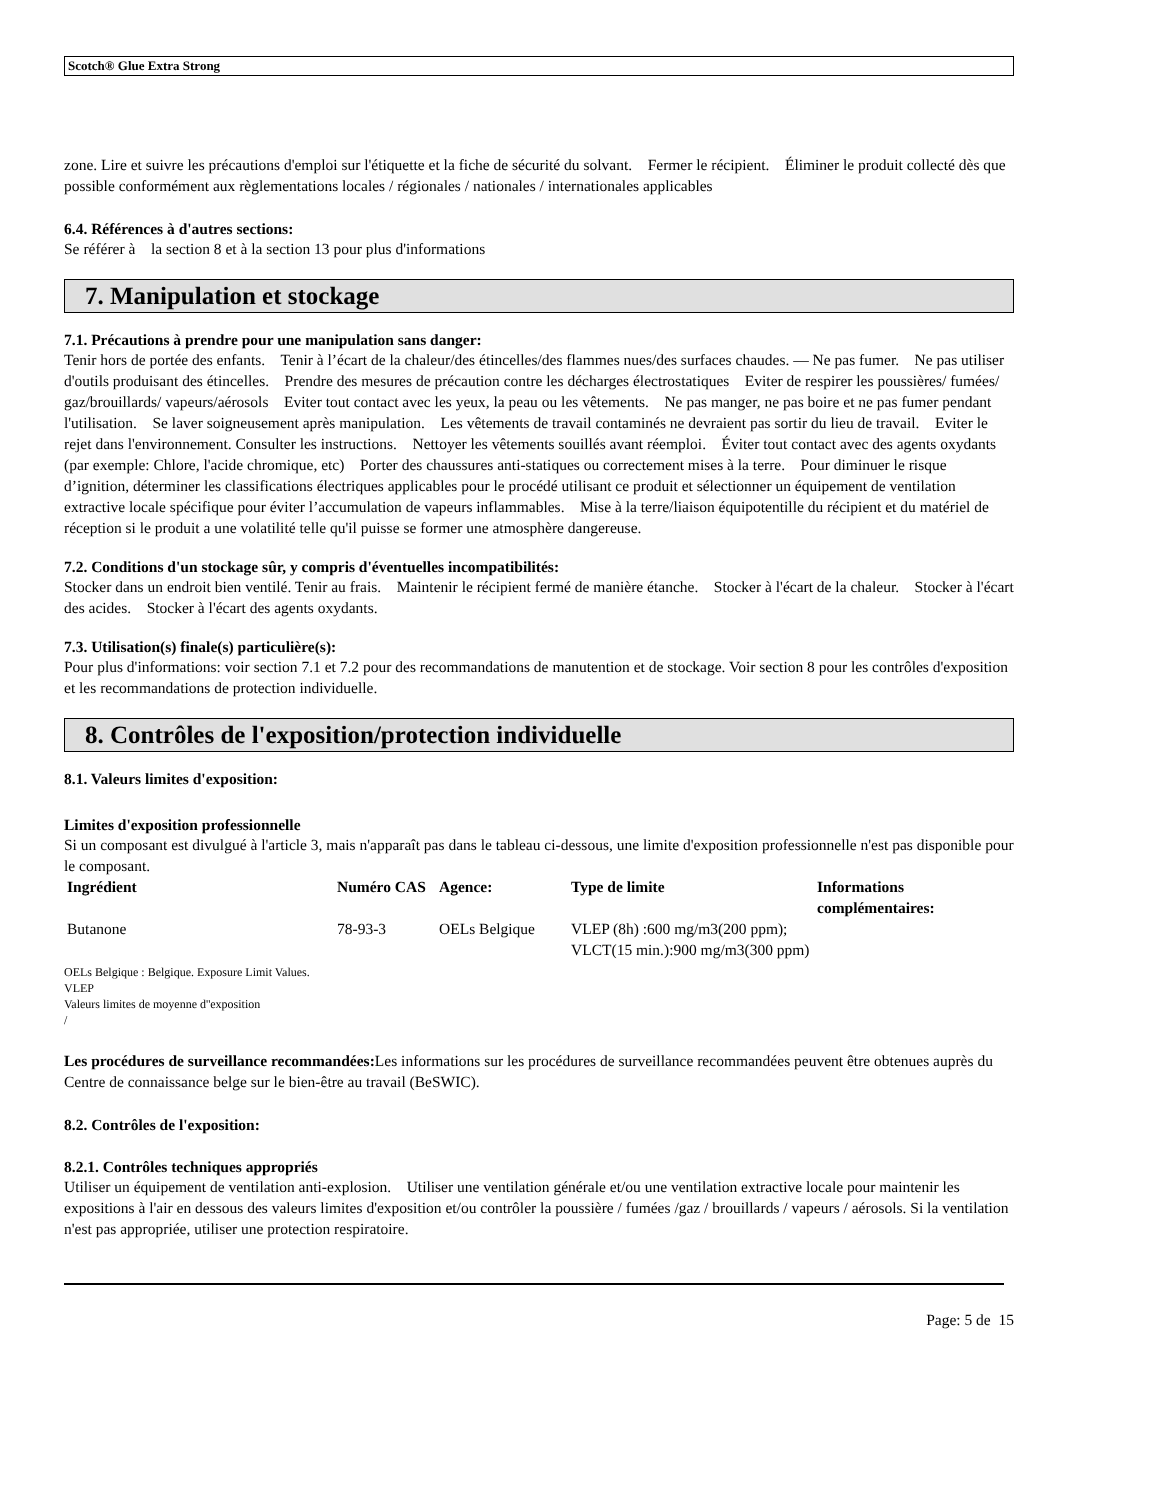Scotch® Glue Extra Strong
zone. Lire et suivre les précautions d'emploi sur l'étiquette et la fiche de sécurité du solvant. Fermer le récipient. Éliminer le produit collecté dès que possible conformément aux règlementations locales / régionales / nationales / internationales applicables
6.4. Références à d'autres sections:
Se référer à la section 8 et à la section 13 pour plus d'informations
7. Manipulation et stockage
7.1. Précautions à prendre pour une manipulation sans danger:
Tenir hors de portée des enfants. Tenir à l’écart de la chaleur/des étincelles/des flammes nues/des surfaces chaudes. — Ne pas fumer. Ne pas utiliser d'outils produisant des étincelles. Prendre des mesures de précaution contre les décharges électrostatiques Eviter de respirer les poussières/ fumées/ gaz/brouillards/ vapeurs/aérosols Eviter tout contact avec les yeux, la peau ou les vêtements. Ne pas manger, ne pas boire et ne pas fumer pendant l'utilisation. Se laver soigneusement après manipulation. Les vêtements de travail contaminés ne devraient pas sortir du lieu de travail. Eviter le rejet dans l'environnement. Consulter les instructions. Nettoyer les vêtements souillés avant réemploi. Éviter tout contact avec des agents oxydants (par exemple: Chlore, l'acide chromique, etc) Porter des chaussures anti-statiques ou correctement mises à la terre. Pour diminuer le risque d’ignition, déterminer les classifications électriques applicables pour le procédé utilisant ce produit et sélectionner un équipement de ventilation extractive locale spécifique pour éviter l’accumulation de vapeurs inflammables. Mise à la terre/liaison équipotentille du récipient et du matériel de réception si le produit a une volatilité telle qu'il puisse se former une atmosphère dangereuse.
7.2. Conditions d'un stockage sûr, y compris d'éventuelles incompatibilités:
Stocker dans un endroit bien ventilé. Tenir au frais. Maintenir le récipient fermé de manière étanche. Stocker à l'écart de la chaleur. Stocker à l'écart des acides. Stocker à l'écart des agents oxydants.
7.3. Utilisation(s) finale(s) particulière(s):
Pour plus d'informations: voir section 7.1 et 7.2 pour des recommandations de manutention et de stockage. Voir section 8 pour les contrôles d'exposition et les recommandations de protection individuelle.
8. Contrôles de l'exposition/protection individuelle
8.1. Valeurs limites d'exposition:
Limites d'exposition professionnelle
Si un composant est divulgué à l'article 3, mais n'apparaît pas dans le tableau ci-dessous, une limite d'exposition professionnelle n'est pas disponible pour le composant.
| Ingrédient | Numéro CAS | Agence: | Type de limite | Informations complémentaires: |
| --- | --- | --- | --- | --- |
| Butanone | 78-93-3 | OELs Belgique | VLEP (8h) :600 mg/m3(200 ppm); VLCT(15 min.):900 mg/m3(300 ppm) | |
OELs Belgique : Belgique. Exposure Limit Values.
VLEP
Valeurs limites de moyenne d''exposition
/
Les procédures de surveillance recommandées: Les informations sur les procédures de surveillance recommandées peuvent être obtenues auprès du Centre de connaissance belge sur le bien-être au travail (BeSWIC).
8.2. Contrôles de l'exposition:
8.2.1. Contrôles techniques appropriés
Utiliser un équipement de ventilation anti-explosion. Utiliser une ventilation générale et/ou une ventilation extractive locale pour maintenir les expositions à l'air en dessous des valeurs limites d'exposition et/ou contrôler la poussière / fumées /gaz / brouillards / vapeurs / aérosols. Si la ventilation n'est pas appropriée, utiliser une protection respiratoire.
Page: 5 de 15